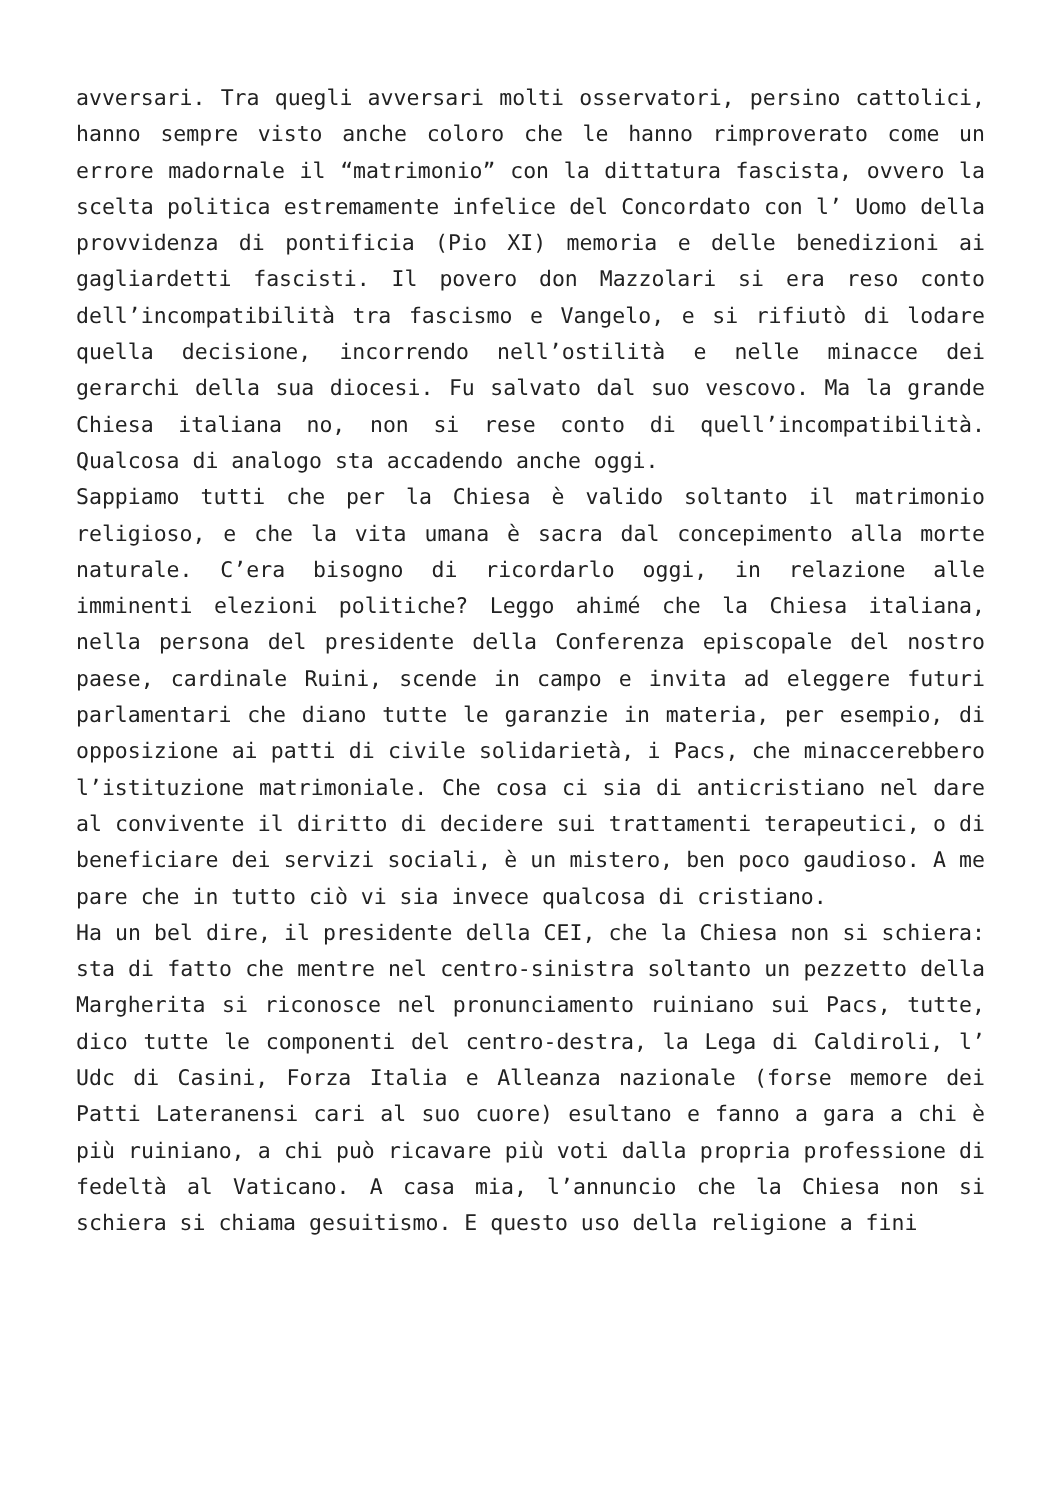avversari. Tra quegli avversari molti osservatori, persino cattolici, hanno sempre visto anche coloro che le hanno rimproverato come un errore madornale il “matrimonio” con la dittatura fascista, ovvero la scelta politica estremamente infelice del Concordato con l’ Uomo della provvidenza di pontificia (Pio XI) memoria e delle benedizioni ai gagliardetti fascisti. Il povero don Mazzolari si era reso conto dell’incompatibilità tra fascismo e Vangelo, e si rifiutò di lodare quella decisione, incorrendo nell’ostilità e nelle minacce dei gerarchi della sua diocesi. Fu salvato dal suo vescovo. Ma la grande Chiesa italiana no, non si rese conto di quell’incompatibilità. Qualcosa di analogo sta accadendo anche oggi.
Sappiamo tutti che per la Chiesa è valido soltanto il matrimonio religioso, e che la vita umana è sacra dal concepimento alla morte naturale. C’era bisogno di ricordarlo oggi, in relazione alle imminenti elezioni politiche? Leggo ahimé che la Chiesa italiana, nella persona del presidente della Conferenza episcopale del nostro paese, cardinale Ruini, scende in campo e invita ad eleggere futuri parlamentari che diano tutte le garanzie in materia, per esempio, di opposizione ai patti di civile solidarietà, i Pacs, che minaccerebbero l’istituzione matrimoniale. Che cosa ci sia di anticristiano nel dare al convivente il diritto di decidere sui trattamenti terapeutici, o di beneficiare dei servizi sociali, è un mistero, ben poco gaudioso. A me pare che in tutto ciò vi sia invece qualcosa di cristiano.
Ha un bel dire, il presidente della CEI, che la Chiesa non si schiera: sta di fatto che mentre nel centro-sinistra soltanto un pezzetto della Margherita si riconosce nel pronunciamento ruiniano sui Pacs, tutte, dico tutte le componenti del centro-destra, la Lega di Caldiroli, l’ Udc di Casini, Forza Italia e Alleanza nazionale (forse memore dei Patti Lateranensi cari al suo cuore) esultano e fanno a gara a chi è più ruiniano, a chi può ricavare più voti dalla propria professione di fedeltà al Vaticano. A casa mia, l’annuncio che la Chiesa non si schiera si chiama gesuitismo. E questo uso della religione a fini